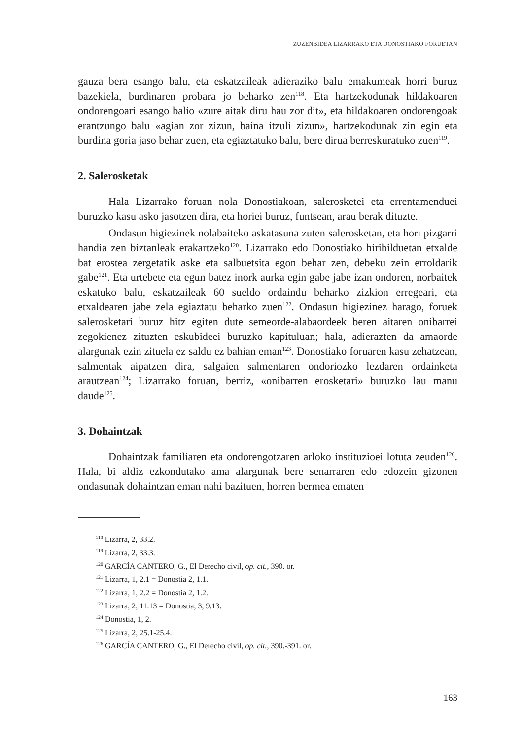ZUZENBIDEA LIZARRAKO ETA DONOSTIAKO FORUETAN
gauza bera esango balu, eta eskatzaileak adieraziko balu emakumeak horri buruz bazekiela, burdinaren probara jo beharko zen<sup>118</sup>. Eta hartzekodunak hildakoaren ondorengoari esango balio «zure aitak diru hau zor dit», eta hildakoaren ondorengoak erantzungo balu «agian zor zizun, baina itzuli zizun», hartzekodunak zin egin eta burdina goria jaso behar zuen, eta egiaztatuko balu, bere dirua berreskuratuko zuen<sup>119</sup>.
2. Salerosketak
Hala Lizarrako foruan nola Donostiakoan, salerosketei eta errentamenduei buruzko kasu asko jasotzen dira, eta horiei buruz, funtsean, arau berak dituzte.
Ondasun higiezinek nolabaiteko askatasuna zuten salerosketan, eta hori pizgarri handia zen biztanleak erakartzeko<sup>120</sup>. Lizarrako edo Donostiako hiribilduetan etxalde bat erostea zergetatik aske eta salbuetsita egon behar zen, debeku zein erroldarik gabe<sup>121</sup>. Eta urtebete eta egun batez inork aurka egin gabe jabe izan ondoren, norbaitek eskatuko balu, eskatzaileak 60 sueldo ordaindu beharko zizkion erregeari, eta etxaldearen jabe zela egiaztatu beharko zuen<sup>122</sup>. Ondasun higiezinez harago, foruek salerosketari buruz hitz egiten dute semeorde-alabaordeek beren aitaren onibarrei zegokienez zituzten eskubideei buruzko kapituluan; hala, adierazten da amaorde alargunak ezin zituela ez saldu ez bahian eman<sup>123</sup>. Donostiako foruaren kasu zehatzean, salmentak aipatzen dira, salgaien salmentaren ondoriozko lezdaren ordainketa arautzean<sup>124</sup>; Lizarrako foruan, berriz, «onibarren erosketari» buruzko lau manu daude<sup>125</sup>.
3. Dohaintzak
Dohaintzak familiaren eta ondorengotzaren arloko instituzioei lotuta zeuden<sup>126</sup>. Hala, bi aldiz ezkondutako ama alargunak bere senarraren edo edozein gizonen ondasunak dohaintzan eman nahi bazituen, horren bermea ematen
<sup>118</sup> Lizarra, 2, 33.2.
<sup>119</sup> Lizarra, 2, 33.3.
<sup>120</sup> GARCÍA CANTERO, G., El Derecho civil, op. cit., 390. or.
<sup>121</sup> Lizarra, 1, 2.1 = Donostia 2, 1.1.
<sup>122</sup> Lizarra, 1, 2.2 = Donostia 2, 1.2.
<sup>123</sup> Lizarra, 2, 11.13 = Donostia, 3, 9.13.
<sup>124</sup> Donostia, 1, 2.
<sup>125</sup> Lizarra, 2, 25.1-25.4.
<sup>126</sup> GARCÍA CANTERO, G., El Derecho civil, op. cit., 390.-391. or.
163